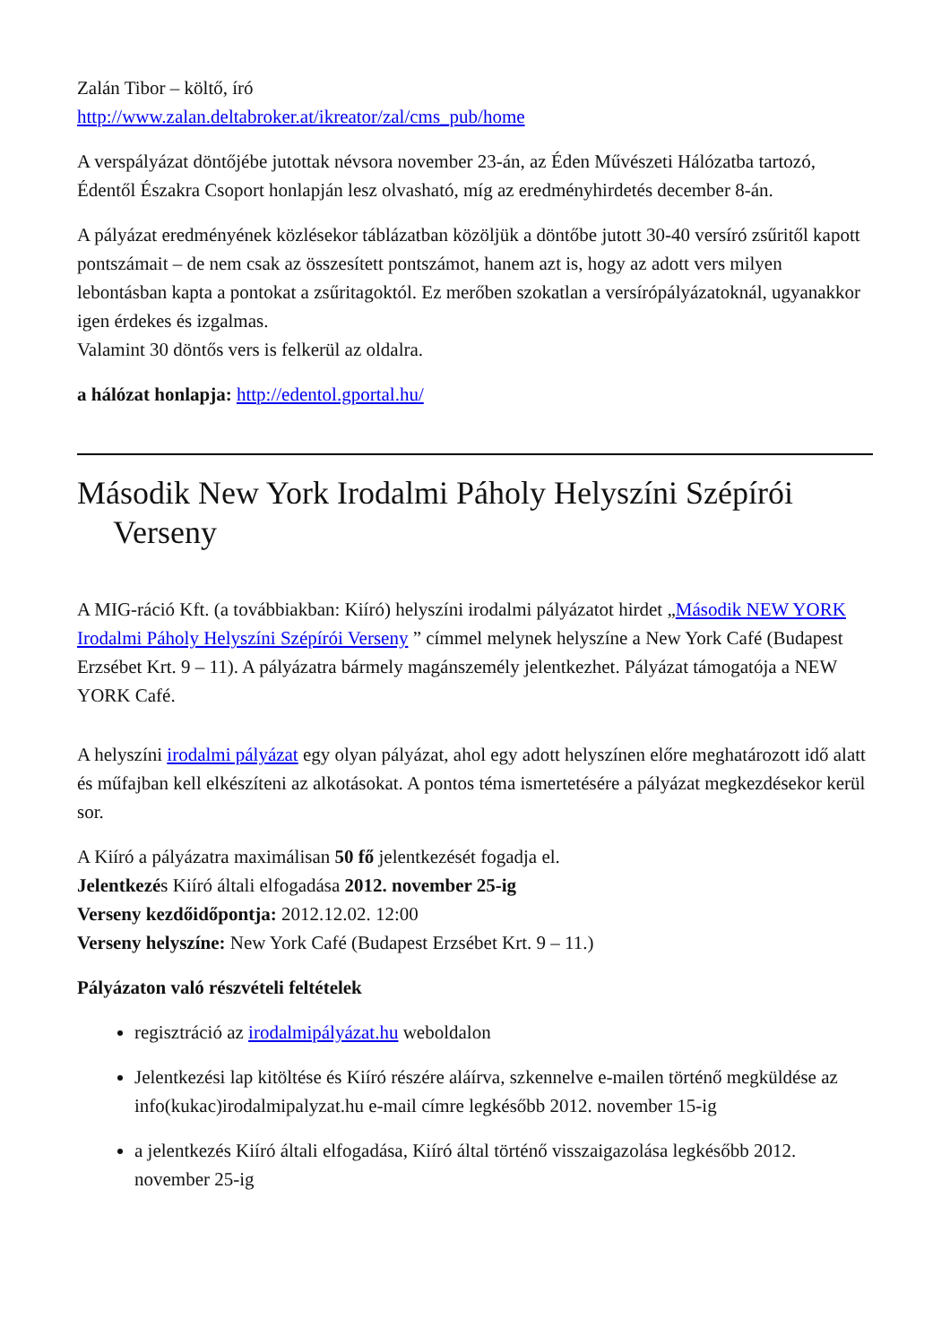Zalán Tibor – költő, író
http://www.zalan.deltabroker.at/ikreator/zal/cms_pub/home
A verspályázat döntőjébe jutottak névsora november 23-án, az Éden Művészeti Hálózatba tartozó, Édentől Északra Csoport honlapján lesz olvasható, míg az eredményhirdetés december 8-án.
A pályázat eredményének közlésekor táblázatban közöljük a döntőbe jutott 30-40 versíró zsűritől kapott pontszámait – de nem csak az összesített pontszámot, hanem azt is, hogy az adott vers milyen lebontásban kapta a pontokat a zsűritagoktól. Ez merőben szokatlan a versírópályázatoknál, ugyanakkor igen érdekes és izgalmas.
Valamint 30 döntős vers is felkerül az oldalra.
a hálózat honlapja: http://edentol.gportal.hu/
Második New York Irodalmi Páholy Helyszíni Szépírói Verseny
A MIG-ráció Kft. (a továbbiakban: Kiíró) helyszíni irodalmi pályázatot hirdet „Második NEW YORK Irodalmi Páholy Helyszíni Szépírói Verseny ” címmel melynek helyszíne a New York Café (Budapest Erzsébet Krt. 9 – 11). A pályázatra bármely magánszemély jelentkezhet. Pályázat támogatója a NEW YORK Café.
A helyszíni irodalmi pályázat egy olyan pályázat, ahol egy adott helyszínen előre meghatározott idő alatt és műfajban kell elkészíteni az alkotásokat. A pontos téma ismertetésére a pályázat megkezdésekor kerül sor.
A Kiíró a pályázatra maximálisan 50 fő jelentkezését fogadja el.
Jelentkezés Kiíró általi elfogadása 2012. november 25-ig
Verseny kezdőidőpontja: 2012.12.02. 12:00
Verseny helyszíne: New York Café (Budapest Erzsébet Krt. 9 – 11.)
Pályázaton való részvételi feltételek
regisztráció az irodalmipályázat.hu weboldalon
Jelentkezési lap kitöltése és Kiíró részére aláírva, szkennelve e-mailen történő megküldése az info(kukac)irodalmipalyzat.hu e-mail címre legkésőbb 2012. november 15-ig
a jelentkezés Kiíró általi elfogadása, Kiíró által történő visszaigazolása legkésőbb 2012. november 25-ig